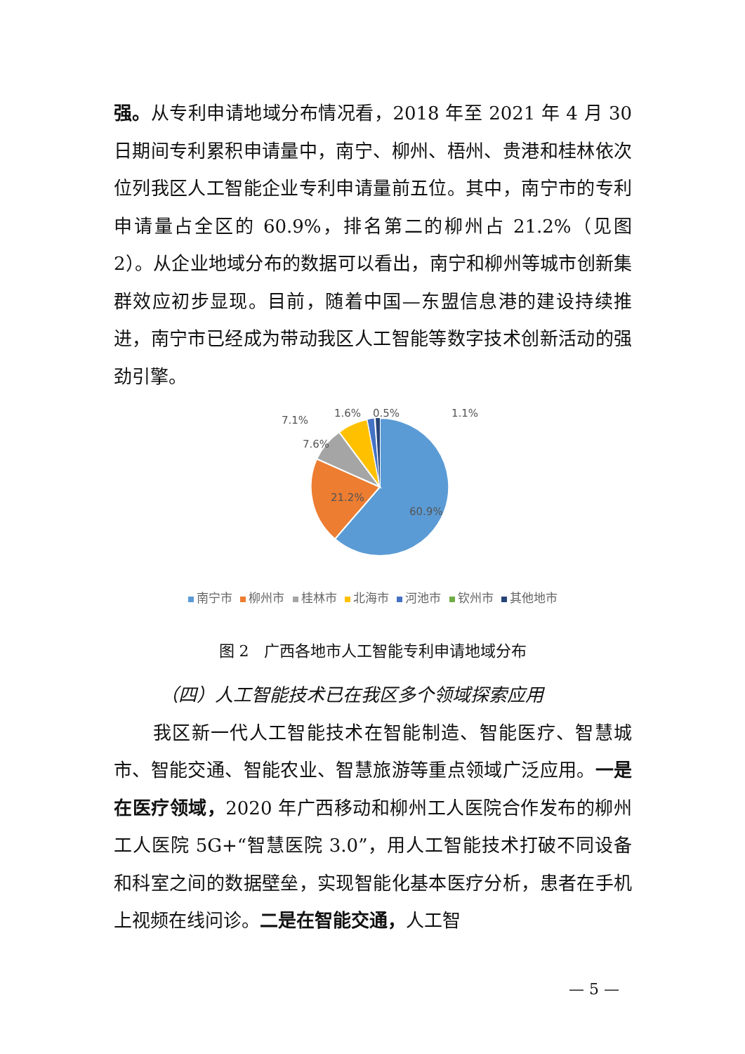强。从专利申请地域分布情况看，2018 年至 2021 年 4 月 30 日期间专利累积申请量中，南宁、柳州、梧州、贵港和桂林依次位列我区人工智能企业专利申请量前五位。其中，南宁市的专利申请量占全区的 60.9%，排名第二的柳州占 21.2%（见图 2）。从企业地域分布的数据可以看出，南宁和柳州等城市创新集群效应初步显现。目前，随着中国—东盟信息港的建设持续推进，南宁市已经成为带动我区人工智能等数字技术创新活动的强劲引擎。
60.9%
21.2%
7.6%
7.1%
1.6%
0.5%
1.1%
南宁市 柳州市 桂林市 北海市 河池市 钦州市 其他地市
图 2　广西各地市人工智能专利申请地域分布
（四）人工智能技术已在我区多个领域探索应用
我区新一代人工智能技术在智能制造、智能医疗、智慧城市、智能交通、智能农业、智慧旅游等重点领域广泛应用。一是在医疗领域，2020 年广西移动和柳州工人医院合作发布的柳州工人医院 5G+“智慧医院 3.0”，用人工智能技术打破不同设备和科室之间的数据壁垒，实现智能化基本医疗分析，患者在手机上视频在线问诊。二是在智能交通，人工智
— 5 —